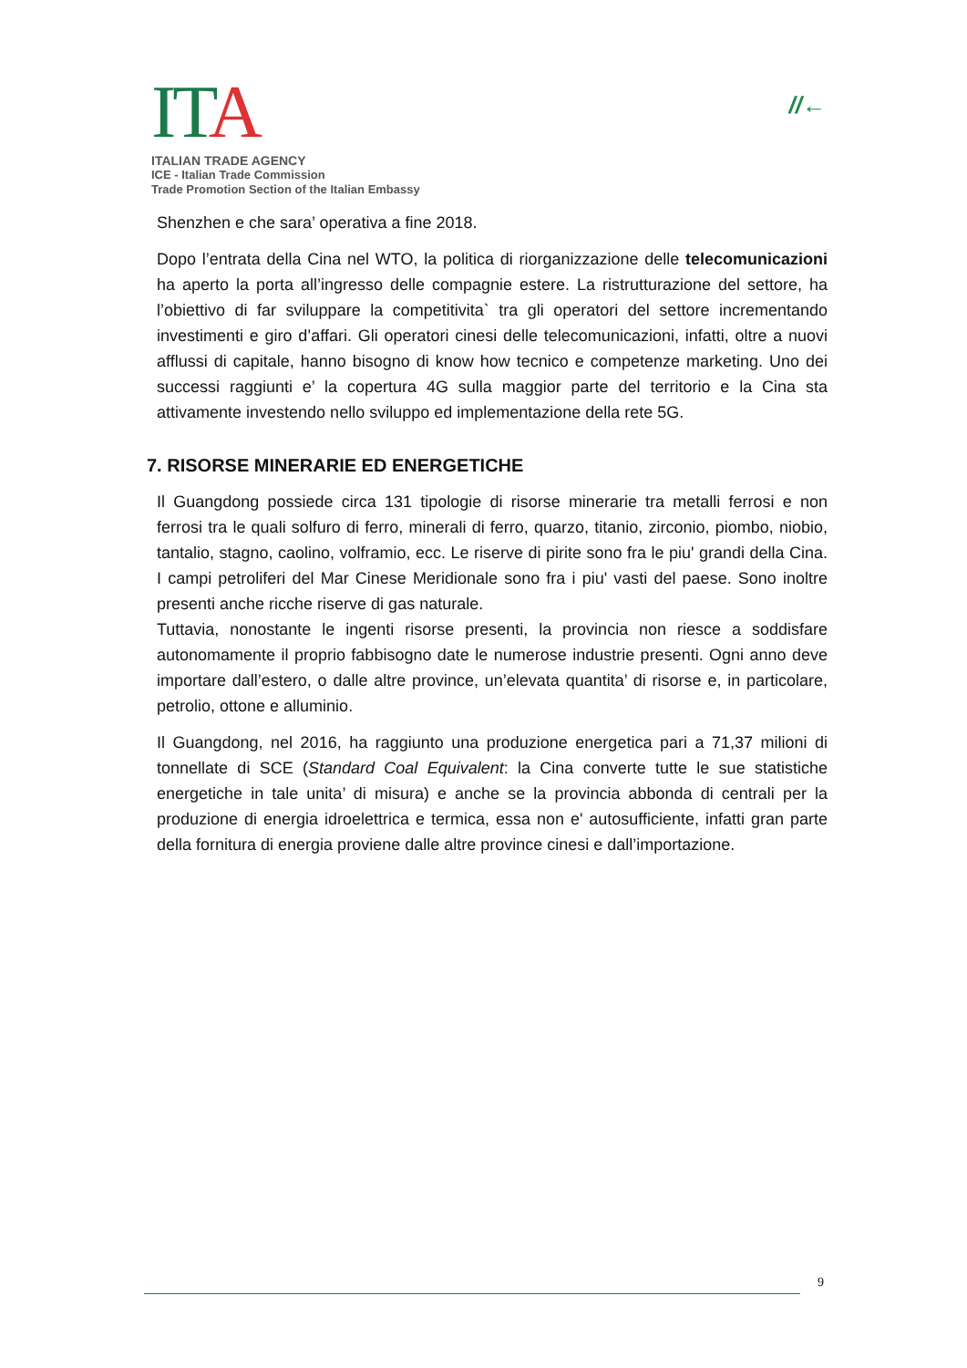IT A
ITALIAN TRADE AGENCY
ICE - Italian Trade Commission
Trade Promotion Section of the Italian Embassy
//←
Shenzhen e che sara’ operativa a fine 2018.
Dopo l’entrata della Cina nel WTO, la politica di riorganizzazione delle telecomunicazioni ha aperto la porta all’ingresso delle compagnie estere. La ristrutturazione del settore, ha l’obiettivo di far sviluppare la competitivita` tra gli operatori del settore incrementando investimenti e giro d’affari. Gli operatori cinesi delle telecomunicazioni, infatti, oltre a nuovi afflussi di capitale, hanno bisogno di know how tecnico e competenze marketing. Uno dei successi raggiunti e’ la copertura 4G sulla maggior parte del territorio e la Cina sta attivamente investendo nello sviluppo ed implementazione della rete 5G.
7. RISORSE MINERARIE ED ENERGETICHE
Il Guangdong possiede circa 131 tipologie di risorse minerarie tra metalli ferrosi e non ferrosi tra le quali solfuro di ferro, minerali di ferro, quarzo, titanio, zirconio, piombo, niobio, tantalio, stagno, caolino, volframio, ecc. Le riserve di pirite sono fra le piu' grandi della Cina. I campi petroliferi del Mar Cinese Meridionale sono fra i piu' vasti del paese. Sono inoltre presenti anche ricche riserve di gas naturale.
Tuttavia, nonostante le ingenti risorse presenti, la provincia non riesce a soddisfare autonomamente il proprio fabbisogno date le numerose industrie presenti. Ogni anno deve importare dall’estero, o dalle altre province, un’elevata quantita’ di risorse e, in particolare, petrolio, ottone e alluminio.
Il Guangdong, nel 2016, ha raggiunto una produzione energetica pari a 71,37 milioni di tonnellate di SCE (Standard Coal Equivalent: la Cina converte tutte le sue statistiche energetiche in tale unita’ di misura) e anche se la provincia abbonda di centrali per la produzione di energia idroelettrica e termica, essa non e' autosufficiente, infatti gran parte della fornitura di energia proviene dalle altre province cinesi e dall’importazione.
9